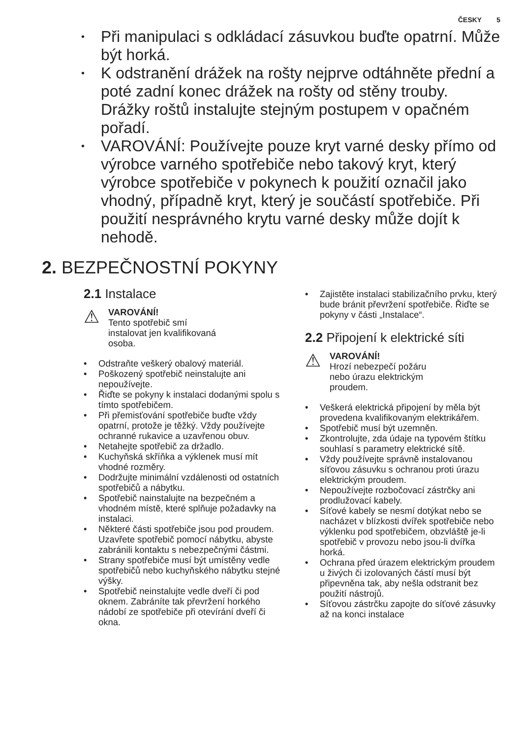ČESKY 5
Při manipulaci s odkládací zásuvkou buďte opatrní. Může být horká.
K odstranění drážek na rošty nejprve odtáhněte přední a poté zadní konec drážek na rošty od stěny trouby. Drážky roštů instalujte stejným postupem v opačném pořadí.
VAROVÁNÍ: Používejte pouze kryt varné desky přímo od výrobce varného spotřebiče nebo takový kryt, který výrobce spotřebiče v pokynech k použití označil jako vhodný, případně kryt, který je součástí spotřebiče. Při použití nesprávného krytu varné desky může dojít k nehodě.
2. BEZPEČNOSTNÍ POKYNY
2.1 Instalace
⚠
VAROVÁNÍ!
Tento spotřebič smí
instalovat jen kvalifikovaná
osoba.
Odstraňte veškerý obalový materiál.
Poškozený spotřebič neinstalujte ani nepoužívejte.
Řiďte se pokyny k instalaci dodanými spolu s tímto spotřebičem.
Při přemisťování spotřebiče buďte vždy opatrní, protože je těžký. Vždy používejte ochranné rukavice a uzavřenou obuv.
Netahejte spotřebič za držadlo.
Kuchyňská skříňka a výklenek musí mít vhodné rozměry.
Dodržujte minimální vzdálenosti od ostatních spotřebičů a nábytku.
Spotřebič nainstalujte na bezpečném a vhodném místě, které splňuje požadavky na instalaci.
Některé části spotřebiče jsou pod proudem. Uzavřete spotřebič pomocí nábytku, abyste zabránili kontaktu s nebezpečnými částmi.
Strany spotřebiče musí být umístěny vedle spotřebičů nebo kuchyňského nábytku stejné výšky.
Spotřebič neinstalujte vedle dveří či pod oknem. Zabráníte tak převržení horkého nádobí ze spotřebiče při otevírání dveří či okna.
Zajistěte instalaci stabilizačního prvku, který bude bránit převržení spotřebiče. Řiďte se pokyny v části „Instalace“.
2.2 Připojení k elektrické síti
⚠
VAROVÁNÍ!
Hrozí nebezpečí požáru
nebo úrazu elektrickým
proudem.
Veškerá elektrická připojení by měla být provedena kvalifikovaným elektrikářem.
Spotřebič musí být uzemněn.
Zkontrolujte, zda údaje na typovém štítku souhlasí s parametry elektrické sítě.
Vždy používejte správně instalovanou síťovou zásuvku s ochranou proti úrazu elektrickým proudem.
Nepoužívejte rozbočovací zástrčky ani prodlužovací kabely.
Síťové kabely se nesmí dotýkat nebo se nacházet v blízkosti dvířek spotřebiče nebo výklenku pod spotřebičem, obzvláště je-li spotřebič v provozu nebo jsou-li dvířka horká.
Ochrana před úrazem elektrickým proudem u živých či izolovaných částí musí být připevněna tak, aby nešla odstranit bez použití nástrojů.
Síťovou zástrčku zapojte do síťové zásuvky až na konci instalace